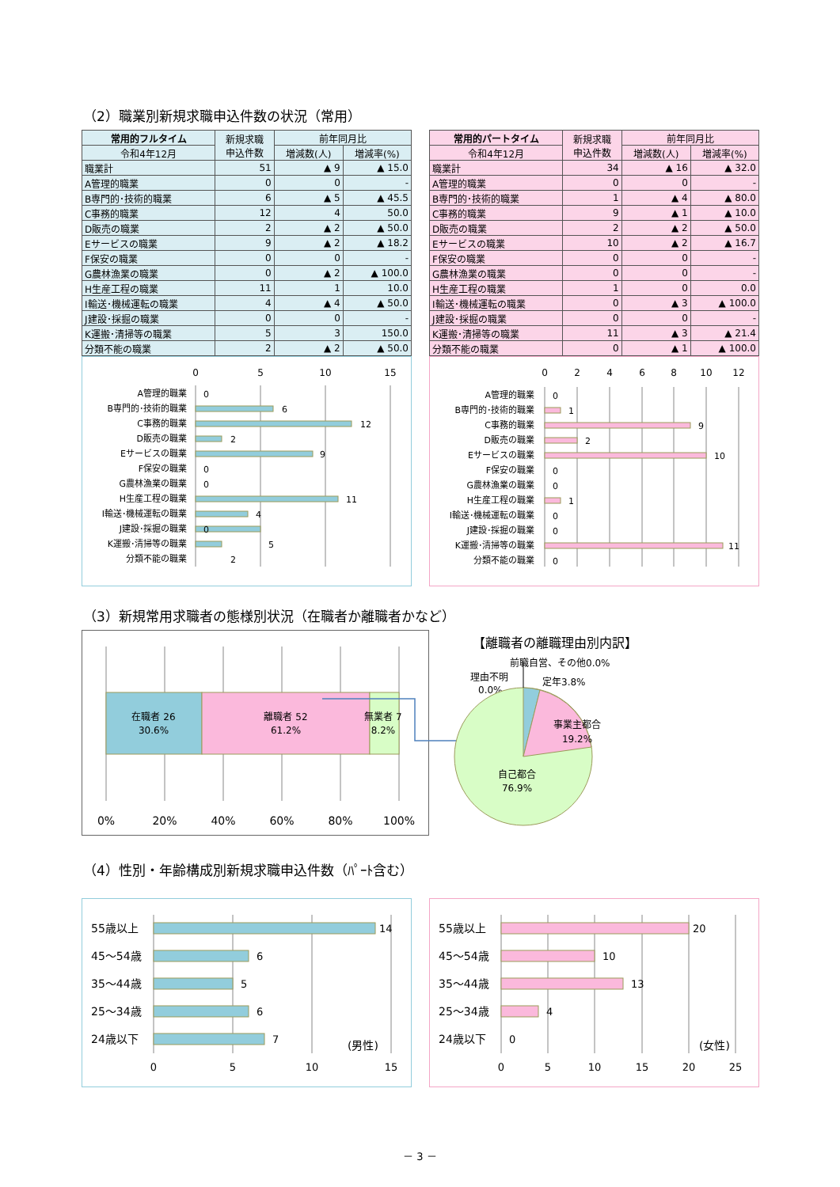（2）職業別新規求職申込件数の状況（常用）
| 常用的フルタイム | 新規求職 申込件数 | 前年同月比 | |
| --- | --- | --- | --- |
| 令和4年12月 | | 増減数(人) | 増減率(%) |
| 職業計 | 51 | ▲ 9 | ▲ 15.0 |
| A管理的職業 | 0 | 0 | - |
| B専門的･技術的職業 | 6 | ▲ 5 | ▲ 45.5 |
| C事務的職業 | 12 | 4 | 50.0 |
| D販売の職業 | 2 | ▲ 2 | ▲ 50.0 |
| Eサービスの職業 | 9 | ▲ 2 | ▲ 18.2 |
| F保安の職業 | 0 | 0 | - |
| G農林漁業の職業 | 0 | ▲ 2 | ▲ 100.0 |
| H生産工程の職業 | 11 | 1 | 10.0 |
| I輸送･機械運転の職業 | 4 | ▲ 4 | ▲ 50.0 |
| J建設･採掘の職業 | 0 | 0 | - |
| K運搬･清掃等の職業 | 5 | 3 | 150.0 |
| 分類不能の職業 | 2 | ▲ 2 | ▲ 50.0 |
| 常用的パートタイム | 新規求職 申込件数 | 前年同月比 | |
| --- | --- | --- | --- |
| 令和4年12月 | | 増減数(人) | 増減率(%) |
| 職業計 | 34 | ▲ 16 | ▲ 32.0 |
| A管理的職業 | 0 | 0 | - |
| B専門的･技術的職業 | 1 | ▲ 4 | ▲ 80.0 |
| C事務的職業 | 9 | ▲ 1 | ▲ 10.0 |
| D販売の職業 | 2 | ▲ 2 | ▲ 50.0 |
| Eサービスの職業 | 10 | ▲ 2 | ▲ 16.7 |
| F保安の職業 | 0 | 0 | - |
| G農林漁業の職業 | 0 | 0 | - |
| H生産工程の職業 | 1 | 0 | 0.0 |
| I輸送･機械運転の職業 | 0 | ▲ 3 | ▲ 100.0 |
| J建設･採掘の職業 | 0 | 0 | - |
| K運搬･清掃等の職業 | 11 | ▲ 3 | ▲ 21.4 |
| 分類不能の職業 | 0 | ▲ 1 | ▲ 100.0 |
0
5
10
15
A管理的職業
B専門的･技術的職業
C事務的職業
D販売の職業
Eサービスの職業
F保安の職業
G農林漁業の職業
H生産工程の職業
I輸送･機械運転の職業
J建設･採掘の職業
K運搬･清掃等の職業
分類不能の職業
0
6
12
2
9
0
0
11
4
0
5
2
0
2
4
6
8
10
12
A管理的職業
B専門的･技術的職業
C事務的職業
D販売の職業
Eサービスの職業
F保安の職業
G農林漁業の職業
H生産工程の職業
I輸送･機械運転の職業
J建設･採掘の職業
K運搬･清掃等の職業
分類不能の職業
0
1
9
2
10
0
0
1
0
0
11
0
（3）新規常用求職者の態様別状況（在職者か離職者かなど）
在職者 26
30.6%
離職者 52
61.2%
無業者 7
8.2%
0%
20%
40%
60%
80%
100%
【離職者の離職理由別内訳】
前職自営、その他0.0%
理由不明
0.0%
定年3.8%
事業主都合
19.2%
自己都合
76.9%
（4）性別・年齢構成別新規求職申込件数（ﾊﾟｰﾄ含む）
55歳以上
45～54歳
35～44歳
25～34歳
24歳以下
14
6
5
6
7
(男性)
0
5
10
15
55歳以上
45～54歳
35～44歳
25～34歳
24歳以下
20
10
13
4
0
(女性)
0
5
10
15
20
25
－ 3 －